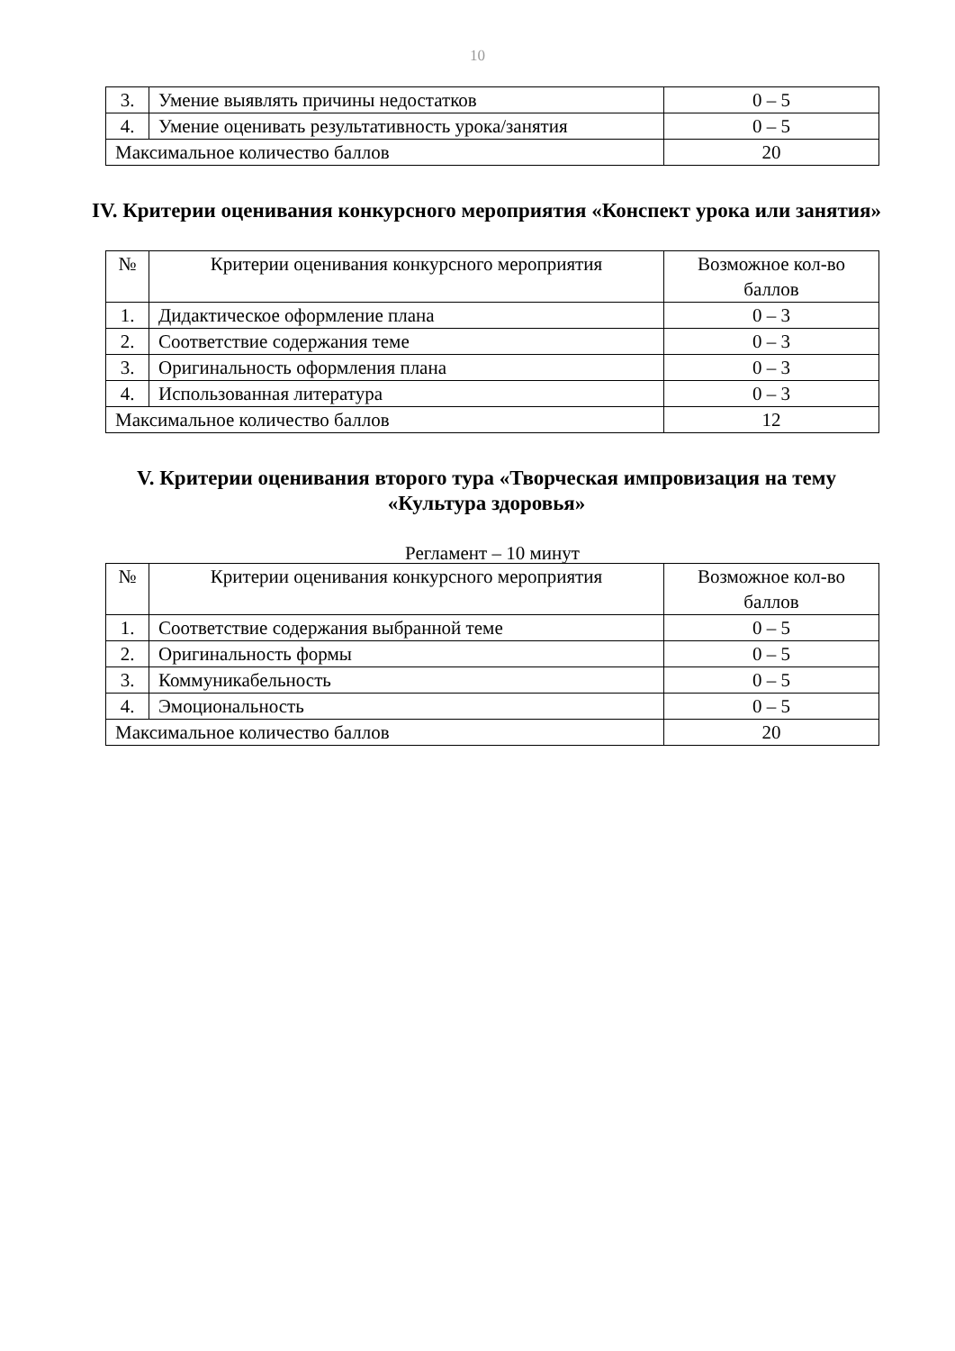10
| 3. | Умение выявлять причины недостатков | 0 – 5 |
| 4. | Умение оценивать результативность урока/занятия | 0 – 5 |
| Максимальное количество баллов | | 20 |
IV. Критерии оценивания конкурсного мероприятия «Конспект урока или занятия»
| № | Критерии оценивания конкурсного мероприятия | Возможное кол-во баллов |
| --- | --- | --- |
| 1. | Дидактическое оформление плана | 0 – 3 |
| 2. | Соответствие содержания теме | 0 – 3 |
| 3. | Оригинальность оформления плана | 0 – 3 |
| 4. | Использованная литература | 0 – 3 |
| Максимальное количество баллов | | 12 |
V. Критерии оценивания второго тура «Творческая импровизация на тему «Культура здоровья»
Регламент – 10 минут
| № | Критерии оценивания конкурсного мероприятия | Возможное кол-во баллов |
| --- | --- | --- |
| 1. | Соответствие содержания выбранной теме | 0 – 5 |
| 2. | Оригинальность формы | 0 – 5 |
| 3. | Коммуникабельность | 0 – 5 |
| 4. | Эмоциональность | 0 – 5 |
| Максимальное количество баллов | | 20 |